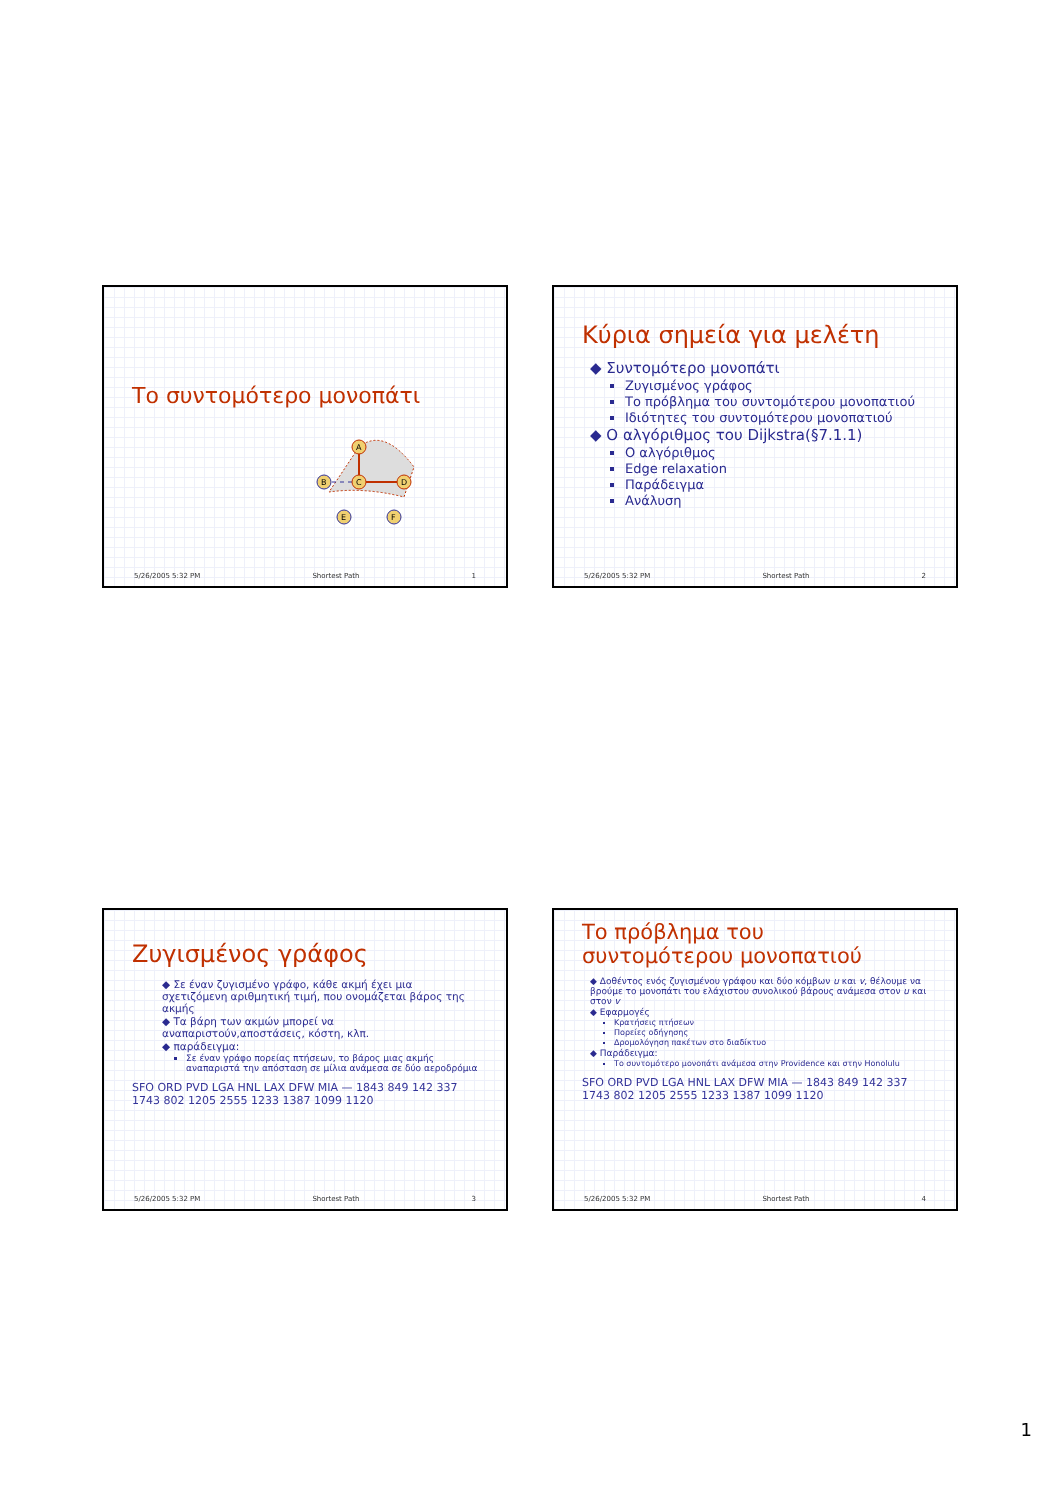Το συντομότερο μονοπάτι
A
B
C
D
E
F
5/26/2005 5:32 PM Shortest Path 1
Κύρια σημεία για μελέτη
◆ Συντομότερο μονοπάτι
Ζυγισμένος γράφος
Το πρόβλημα του συντομότερου μονοπατιού
Ιδιότητες του συντομότερου μονοπατιού
◆ Ο αλγόριθμος του Dijkstra(§7.1.1)
Ο αλγόριθμος
Edge relaxation
Παράδειγμα
Ανάλυση
5/26/2005 5:32 PM Shortest Path 2
Ζυγισμένος γράφος
◆ Σε έναν ζυγισμένο γράφο, κάθε ακμή έχει μια σχετιζόμενη αριθμητική τιμή, που ονομάζεται βάρος της ακμής
◆ Τα βάρη των ακμών μπορεί να αναπαριστούν,αποστάσεις, κόστη, κλπ.
◆ παράδειγμα:
Σε έναν γράφο πορείας πτήσεων, το βάρος μιας ακμής αναπαριστά την απόσταση σε μίλια ανάμεσα σε δύο αεροδρόμια
SFO ORD PVD LGA HNL LAX DFW MIA — 1843 849 142 337 1743 802 1205 2555 1233 1387 1099 1120
5/26/2005 5:32 PM Shortest Path 3
Το πρόβλημα του
συντομότερου μονοπατιού
◆ Δοθέντος ενός ζυγισμένου γράφου και δύο κόμβων u και v, θέλουμε να βρούμε το μονοπάτι του ελάχιστου συνολικού βάρους ανάμεσα στον u και στον v
◆ Εφαρμογές
Κρατήσεις πτήσεων
Πορείες οδήγησης
Δρομολόγηση πακέτων στο διαδίκτυο
◆ Παράδειγμα:
Το συντομότερο μονοπάτι ανάμεσα στην Providence και στην Honolulu
SFO ORD PVD LGA HNL LAX DFW MIA — 1843 849 142 337 1743 802 1205 2555 1233 1387 1099 1120
5/26/2005 5:32 PM Shortest Path 4
1